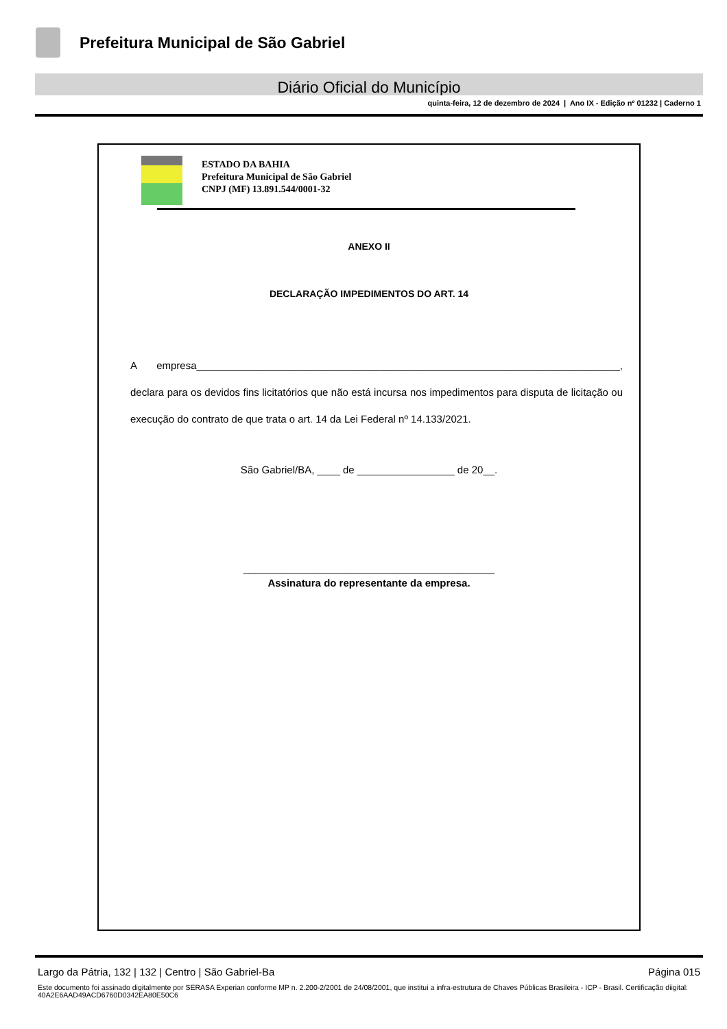Prefeitura Municipal de São Gabriel
Diário Oficial do Município
quinta-feira, 12 de dezembro de 2024 | Ano IX - Edição nº 01232 | Caderno 1
ESTADO DA BAHIA
Prefeitura Municipal de São Gabriel
CNPJ (MF) 13.891.544/0001-32
ANEXO II
DECLARAÇÃO IMPEDIMENTOS DO ART. 14
A empresa__________________________________________________________________________, declara para os devidos fins licitatórios que não está incursa nos impedimentos para disputa de licitação ou execução do contrato de que trata o art. 14 da Lei Federal nº 14.133/2021.
São Gabriel/BA, ____ de _________________ de 20__.
_______________________________________________
Assinatura do representante da empresa.
Largo da Pátria, 132 | 132 | Centro | São Gabriel-Ba Página 015
Este documento foi assinado digitalmente por SERASA Experian conforme MP n. 2.200-2/2001 de 24/08/2001, que institui a infra-estrutura de Chaves Públicas Brasileira - ICP - Brasil. Certificação diigital: 40A2E6AAD49ACD6760D0342EA80E50C6